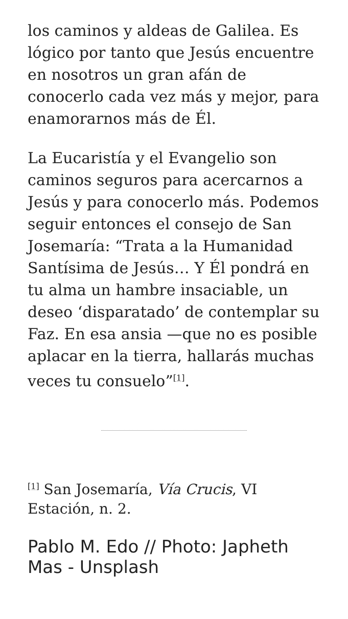los caminos y aldeas de Galilea. Es lógico por tanto que Jesús encuentre en nosotros un gran afán de conocerlo cada vez más y mejor, para enamorarnos más de Él.
La Eucaristía y el Evangelio son caminos seguros para acercarnos a Jesús y para conocerlo más. Podemos seguir entonces el consejo de San Josemaría: “Trata a la Humanidad Santísima de Jesús… Y Él pondrá en tu alma un hambre insaciable, un deseo ‘disparatado’ de contemplar su Faz. En esa ansia —que no es posible aplacar en la tierra, hallarás muchas veces tu consuelo”<sup>[1]</sup>.
<sup>[1]</sup> San Josemaría, Vía Crucis, VI Estación, n. 2.
Pablo M. Edo // Photo: Japheth Mas - Unsplash